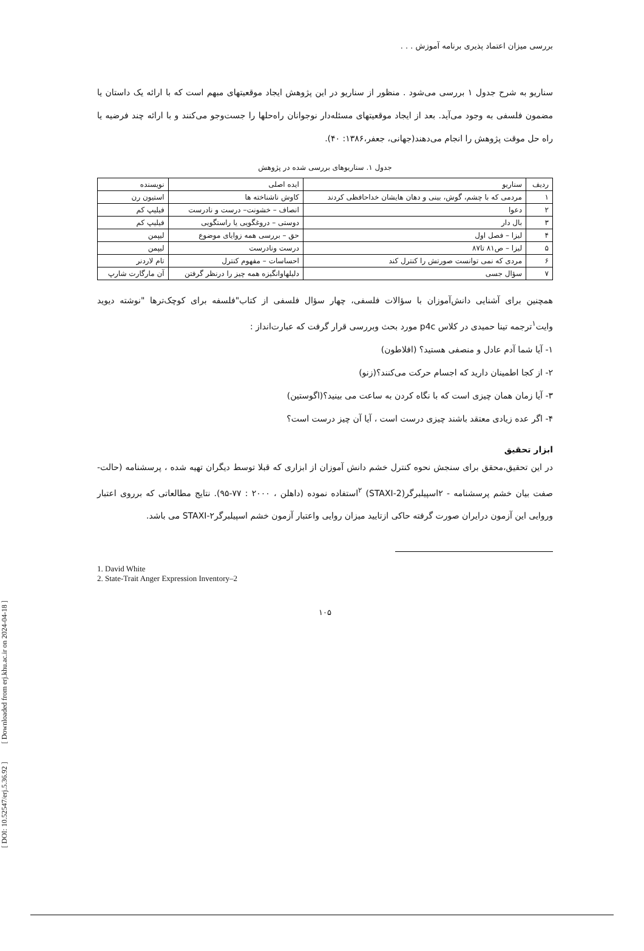بررسی میزان اعتماد پذیری برنامه آموزش . . .
سناریو به شرح جدول ۱ بررسی می‌شود . منظور از سناریو در این پژوهش ایجاد موقعیتهای مبهم است که با ارائه یک داستان یا مضمون فلسفی به وجود می‌آید. بعد از ایجاد موقعیتهای مسئله‌دار نوجوانان راه‌حلها را جست‌وجو می‌کنند و با ارائه چند فرضیه یا راه حل موقت پژوهش را انجام می‌دهند(جهانی، جعفر،۱۳۸۶: ۴۰).
جدول ۱. سناریوهای بررسی شده در پژوهش
| ردیف | سناریو | ایده اصلی | نویسنده |
| --- | --- | --- | --- |
| ۱ | مردمی که با چشم، گوش، بینی و دهان هایشان خداحافظی کردند | کاوش ناشناخته ها | استیون رن |
| ۲ | دعوا | انصاف – خشونت– درست و نادرست | فیلیپ کم |
| ۳ | بال دار | دوستی – دروغگویی یا راستگویی | فیلیپ کم |
| ۴ | لیزا – فصل اول | حق – بررسی همه زوایای موضوع | لیپمن |
| ۵ | لیزا – ص۸۱ تا۸۷ | درست ونادرست | لیپمن |
| ۶ | مردی که نمی توانست صورتش را کنترل کند | احساسات – مفهوم کنترل | تام لاردنر |
| ۷ | سؤال جسی | دلیلهاوانگیزه همه چیز را درنظر گرفتن | آن مارگارت شارپ |
همچنین برای آشنایی دانش‌آموزان با سؤالات فلسفی، چهار سؤال فلسفی از کتاب"فلسفه برای کوچک‌ترها "نوشته دیوید وایت<sup>۱</sup>ترجمه تینا حمیدی در کلاس p4c مورد بحث وبررسی قرار گرفت که عبارت‌انداز :
۱- آیا شما آدم عادل و منصفی هستید؟ (افلاطون)
۲- از کجا اطمینان دارید که اجسام حرکت می‌کنند؟(زنو)
۳- آیا زمان همان چیزی است که با نگاه کردن به ساعت می بینید؟(اگوستین)
۴- اگر عده زیادی معتقد باشند چیزی درست است ، آیا آن چیز درست است؟
ابزار تحقیق
در این تحقیق،محقق برای سنجش نحوه کنترل خشم دانش آموزان از ابزاری که قبلا توسط دیگران تهیه شده ، پرسشنامه (حالت- صفت بیان خشم پرسشنامه - ۲اسپیلبرگر(STAXI-2) <sup>۲</sup>استفاده نموده (داهلن ، ۲۰۰۰ : ۷۷-۹۵). نتایج مطالعاتی که برروی اعتبار وروایی این آزمون درایران صورت گرفته حاکی ازتایید میزان روایی واعتبار آزمون خشم اسپیلبرگر۲-STAXI می باشد.
1. David White
2. State-Trait Anger Expression Inventory–2
۱۰۵
[ DOI: 10.52547/erj.5.36.92 ] [ Downloaded from erj.khu.ac.ir on 2024-04-18 ]